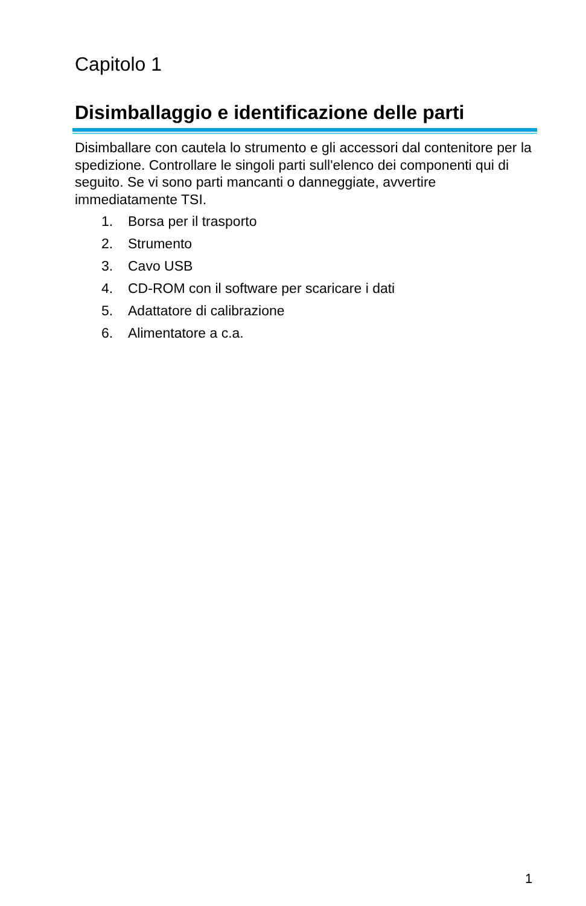Capitolo 1
Disimballaggio e identificazione delle parti
Disimballare con cautela lo strumento e gli accessori dal contenitore per la spedizione. Controllare le singoli parti sull'elenco dei componenti qui di seguito. Se vi sono parti mancanti o danneggiate, avvertire immediatamente TSI.
1. Borsa per il trasporto
2. Strumento
3. Cavo USB
4. CD-ROM con il software per scaricare i dati
5. Adattatore di calibrazione
6. Alimentatore a c.a.
1